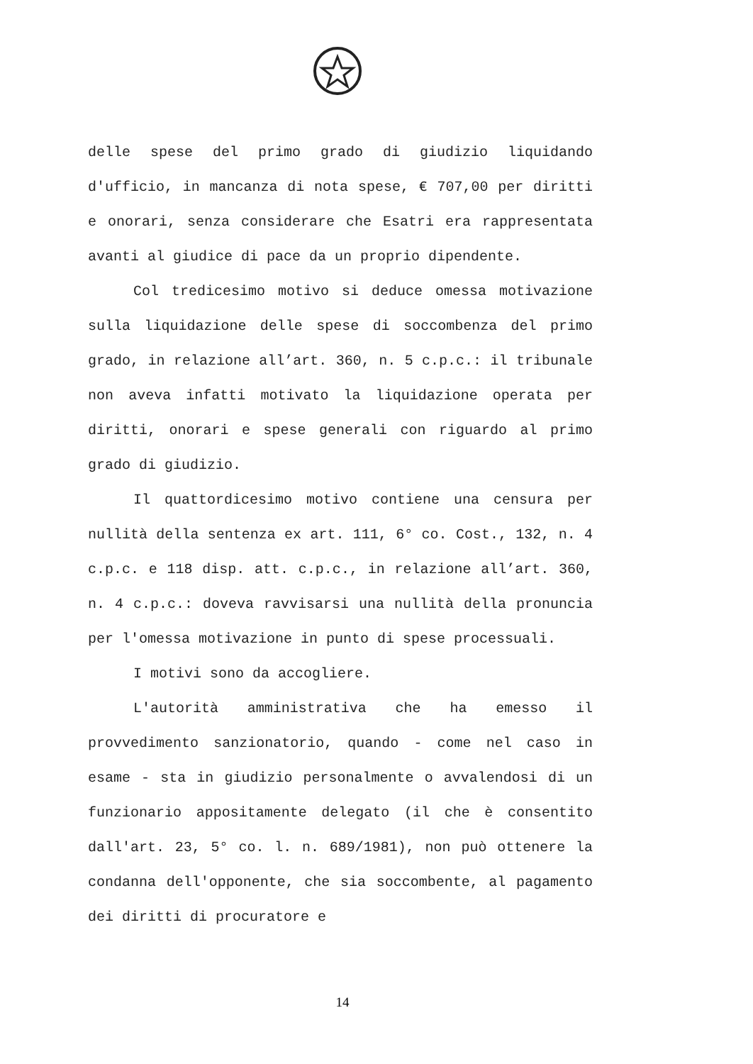delle spese del primo grado di giudizio liquidando d'ufficio, in mancanza di nota spese, € 707,00 per diritti e onorari, senza considerare che Esatri era rappresentata avanti al giudice di pace da un proprio dipendente.
Col tredicesimo motivo si deduce omessa motivazione sulla liquidazione delle spese di soccombenza del primo grado, in relazione all’art. 360, n. 5 c.p.c.: il tribunale non aveva infatti motivato la liquidazione operata per diritti, onorari e spese generali con riguardo al primo grado di giudizio.
Il quattordicesimo motivo contiene una censura per nullità della sentenza ex art. 111, 6° co. Cost., 132, n. 4 c.p.c. e 118 disp. att. c.p.c., in relazione all’art. 360, n. 4 c.p.c.: doveva ravvisarsi una nullità della pronuncia per l'omessa motivazione in punto di spese processuali.
I motivi sono da accogliere.
L'autorità amministrativa che ha emesso il provvedimento sanzionatorio, quando - come nel caso in esame - sta in giudizio personalmente o avvalendosi di un funzionario appositamente delegato (il che è consentito dall'art. 23, 5° co. l. n. 689/1981), non può ottenere la condanna dell'opponente, che sia soccombente, al pagamento dei diritti di procuratore e
14